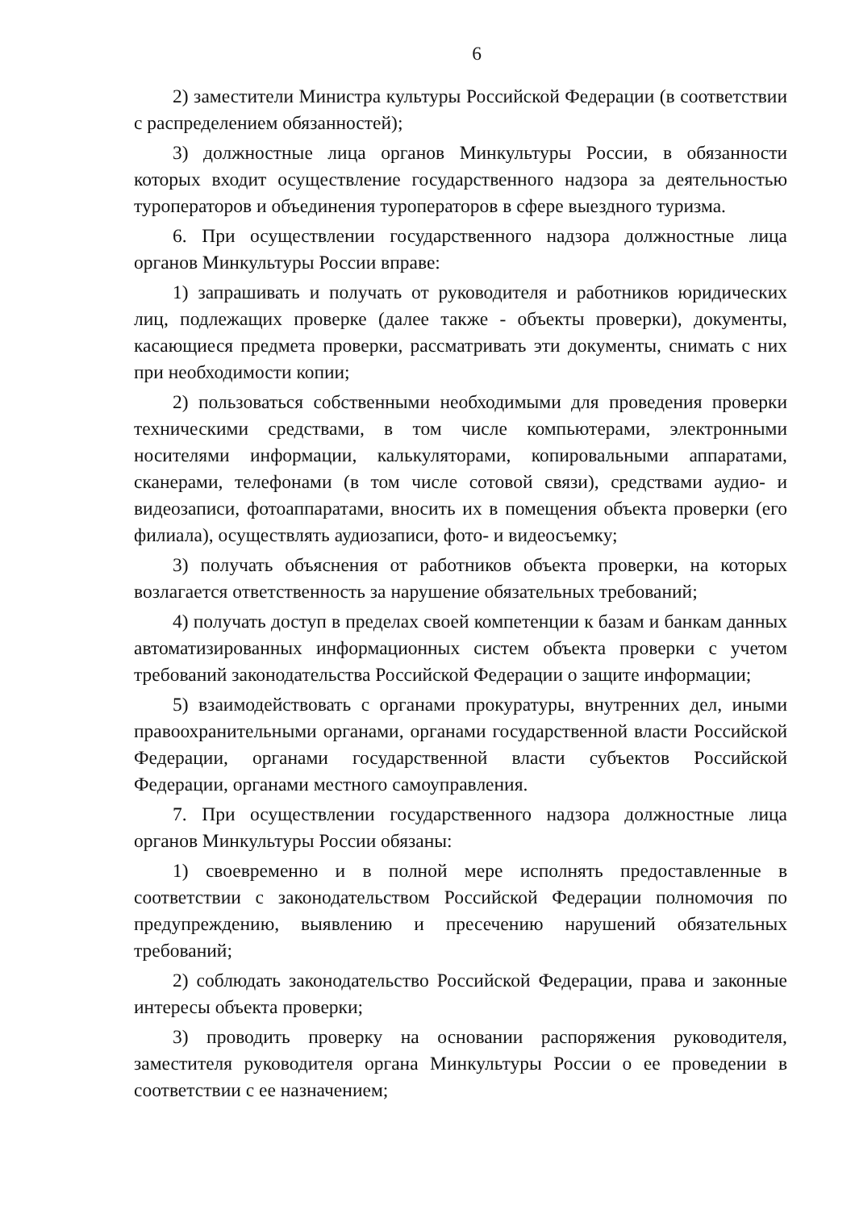6
2) заместители Министра культуры Российской Федерации (в соответствии с распределением обязанностей);
3) должностные лица органов Минкультуры России, в обязанности которых входит осуществление государственного надзора за деятельностью туроператоров и объединения туроператоров в сфере выездного туризма.
6. При осуществлении государственного надзора должностные лица органов Минкультуры России вправе:
1) запрашивать и получать от руководителя и работников юридических лиц, подлежащих проверке (далее также - объекты проверки), документы, касающиеся предмета проверки, рассматривать эти документы, снимать с них при необходимости копии;
2) пользоваться собственными необходимыми для проведения проверки техническими средствами, в том числе компьютерами, электронными носителями информации, калькуляторами, копировальными аппаратами, сканерами, телефонами (в том числе сотовой связи), средствами аудио- и видеозаписи, фотоаппаратами, вносить их в помещения объекта проверки (его филиала), осуществлять аудиозаписи, фото- и видеосъемку;
3) получать объяснения от работников объекта проверки, на которых возлагается ответственность за нарушение обязательных требований;
4) получать доступ в пределах своей компетенции к базам и банкам данных автоматизированных информационных систем объекта проверки с учетом требований законодательства Российской Федерации о защите информации;
5) взаимодействовать с органами прокуратуры, внутренних дел, иными правоохранительными органами, органами государственной власти Российской Федерации, органами государственной власти субъектов Российской Федерации, органами местного самоуправления.
7. При осуществлении государственного надзора должностные лица органов Минкультуры России обязаны:
1) своевременно и в полной мере исполнять предоставленные в соответствии с законодательством Российской Федерации полномочия по предупреждению, выявлению и пресечению нарушений обязательных требований;
2) соблюдать законодательство Российской Федерации, права и законные интересы объекта проверки;
3) проводить проверку на основании распоряжения руководителя, заместителя руководителя органа Минкультуры России о ее проведении в соответствии с ее назначением;